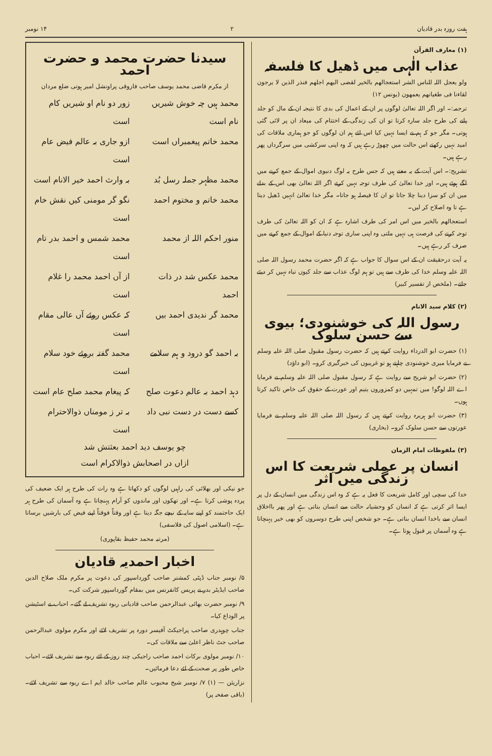ہفت روزہ بدر قادیان ۲ ۱۴ نومبر
(۱) معارف القرآن
عذاب الٰہی میں ڈھیل کا فلسفہ
ولو یعجل اللہ للناس الشر استعجالھم بالخیر لقضی الیھم اجلھم فنذر الذین لا یرجون لقاءنا فی طغیانھم یعمھون (یونس ۱۲)
ترجمہ:۔ اور اگر اللہ تعالیٰ لوگوں پر ان کے اعمال کی بدی کا نتیجہ ان کے مال کو جلد پانے کی طرح جلد سارہ کرتا تو ان کی زندگی کے اختتام کی میعاد ان پر لائی گئی ہوتی۔ مگر جو کہ ہم نے ایسا نہیں کیا اس لئے ہم ان لوگوں کو جو ہماری ملاقات کی امید نہیں رکھتے اس حالت میں چھوڑ رہے ہیں کہ وہ اپنی سرکشی میں سرگرداں پھر رہے ہیں۔
تشریح:۔ اس آیت کے یہ معنے ہیں کہ جس طرح یہ لوگ دنیوی اموال کے جمع کرنے میں لگے ہوئے ہیں۔ اور خدا تعالیٰ کی طرف توجہ نہیں کرتے اگر اللہ تعالیٰ بھی اس کے بدلے میں ان کو سزا دینا چلا جاتا تو ان کا فیصلہ ہو جاتا۔ مگر خدا تعالیٰ انہیں ڈھیل دیتا ہے تا وہ اصلاح کر لیں۔
استعجالھم بالخیر میں اس امر کی طرف اشارہ ہے کہ ان کو اللہ تعالیٰ کی طرف توجہ کرنے کی فرصت ہی نہیں ملتی وہ اپنی ساری توجہ دنیا کے اموال کے جمع کرنے میں صرف کر رہے ہیں۔
یہ آیت درحقیقت ان کے اس سوال کا جواب ہے کہ اگر حضرت محمد رسول اللہ صلی اللہ علیہ وسلم خدا کی طرف سے ہیں تو ہم لوگ عذاب سے جلد کیوں تباہ نہیں کر دیئے جاتے۔ (ملخص از تفسیر کبیر)
(۲) کلام سید الانام
رسول اللہ کی خوشنودی؛ بیوی سے حسن سلوک
(۱) حضرت ابو الدرداء روایت کرتے ہیں کہ حضرت رسول مقبول صلی اللہ علیہ وسلم نے فرمایا میری خوشنودی چاہتے ہو تو غریبوں کی خبرگیری کرو۔ (ابو داؤد)
(۲) حضرت ابو شریح سے روایت ہے کہ رسول مقبول صلی اللہ علیہ وسلم نے فرمایا اے اللہ لوگو! میں تمہیں دو کمزوروں یتیم اور عورت کے حقوق کی خاص تاکید کرتا ہوں۔
(۳) حضرت ابو ہریرہ روایت کرتے ہیں کہ رسول اللہ صلی اللہ علیہ وسلم نے فرمایا عورتوں سے حسن سلوک کرو۔ (بخاری)
(۳) ملفوظات امام الزمان
انسان پر عملی شریعت کا اس زندگی میں اثر
خدا کی سچی اور کامل شریعت کا فعل یہ ہے کہ وہ اس زندگی میں انسان کے دل پر ایسا اثر کرتی ہے کہ انسان کو وحشیانہ حالت سے انسان بناتی ہے اور پھر بااخلاق انسان سے باخدا انسان بناتی ہے۔ جو شخص اپنی طرح دوسروں کو بھی خیر پہنچاتا ہے وہ آسمان پر قبول ہوتا ہے۔
سیدنا حضرت محمد و حضرت احمد
از مکرم قاضی محمد یوسف صاحب فاروقی پراونشل امیر ہوتی ضلع مردان
محمد ہیں چہ خوش شیریں نام است
زور دو نام او شیریں کام است
محمد خاتم پیغمبراں است
ازو جاری بہ عالم فیض عام است
محمد مظہر جملہ رسل بُد
بہ وارث احمد خیر الانام است
محمد خاتم و مختوم احمد
نگو گر مومنی کیں نقش خام است
منور احکم اللہ از محمد
محمد شمس و احمد بدر تام است
محمد عکس شد در ذات احمد
از آں احمد محمد را غلام است
محمد گر ندیدی احمد بیں
کہ عکس روئے آں عالی مقام است
بہ احمد گو درود و ہم سلامے
محمد گفتہ بروئے خود سلام است
دہد احمد بہ عالم دعوت صلح
کہ پیغام محمد صلح عام است
کسے دست در دست نبی داد
بہ تر ز مومناں ذوالاحترام است
چو یوسف دید احمد بعثتش شد
ازاں در اصحابش ذوالاکرام است
جو نیکی اور بھلائی کی راہیں لوگوں کو دکھاتا ہے وہ رات کی طرح ہر ایک ضعیف کی پردہ پوشی کرتا ہے۔ اور تھکوں اور ماندوں کو آرام پہنچاتا ہے وہ آسمان کی طرح ہر ایک حاجتمند کو اپنے سایہ کے نیچے جگہ دیتا ہے اور وقتاً فوقتاً اپنے فیض کی بارشیں برساتا ہے۔ (اسلامی اصول کی فلاسفی)
(مرتبہ محمد حفیظ بقاپوری)
اخبار احمدیہ قادیان
۵/ نومبر جناب ڈپٹی کمشنر صاحب گورداسپور کی دعوت پر مکرم ملک صلاح الدین صاحب ایڈیٹر بدر نے پریس کانفرنس میں بمقام گورداسپور شرکت کی۔
۹/ نومبر حضرت بھائی عبدالرحمن صاحب قادیانی ربوہ تشریف لے گئے۔ احباب نے اسٹیشن پر الوداع کیا۔
جناب چوہدری صاحب پراجیکٹ آفیسر دورہ پر تشریف لائے اور مکرم مولوی عبدالرحمن صاحب جٹ ناظر اعلیٰ سے ملاقات کی۔
۱۰/ نومبر مولوی برکات احمد صاحب راجیکی چند روز کے لئے ربوہ سے تشریف لائے۔ احباب خاص طور پر صحت کے لئے دعا فرمائیں۔
نزاریئن — (۱) ۷/ نومبر شیخ محبوب عالم صاحب خالد ایم اے ربوہ سے تشریف لائے۔ (باقی صفحہ پر)